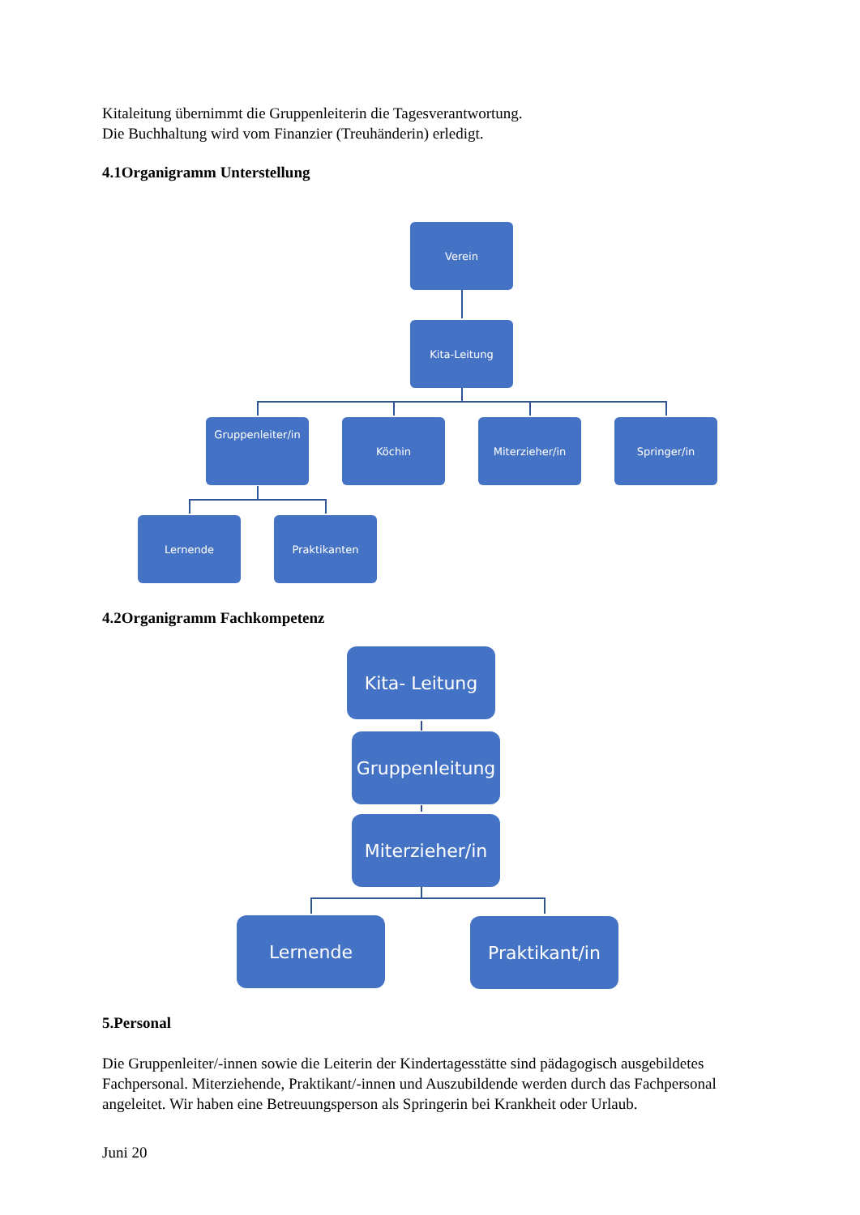Kitaleitung übernimmt die Gruppenleiterin die Tagesverantwortung.
Die Buchhaltung wird vom Finanzier (Treuhänderin) erledigt.
4.1Organigramm Unterstellung
Verein
Kita-Leitung
Gruppenleiter/in Köchin Miterzieher/in Springer/in
Lernende Praktikanten
4.2Organigramm Fachkompetenz
Kita- Leitung
Gruppenleitung
Miterzieher/in
Lernende Praktikant/in
5.Personal
Die Gruppenleiter/-innen sowie die Leiterin der Kindertagesstätte sind pädagogisch ausgebildetes Fachpersonal. Miterziehende, Praktikant/-innen und Auszubildende werden durch das Fachpersonal angeleitet. Wir haben eine Betreuungsperson als Springerin bei Krankheit oder Urlaub.
Juni 20